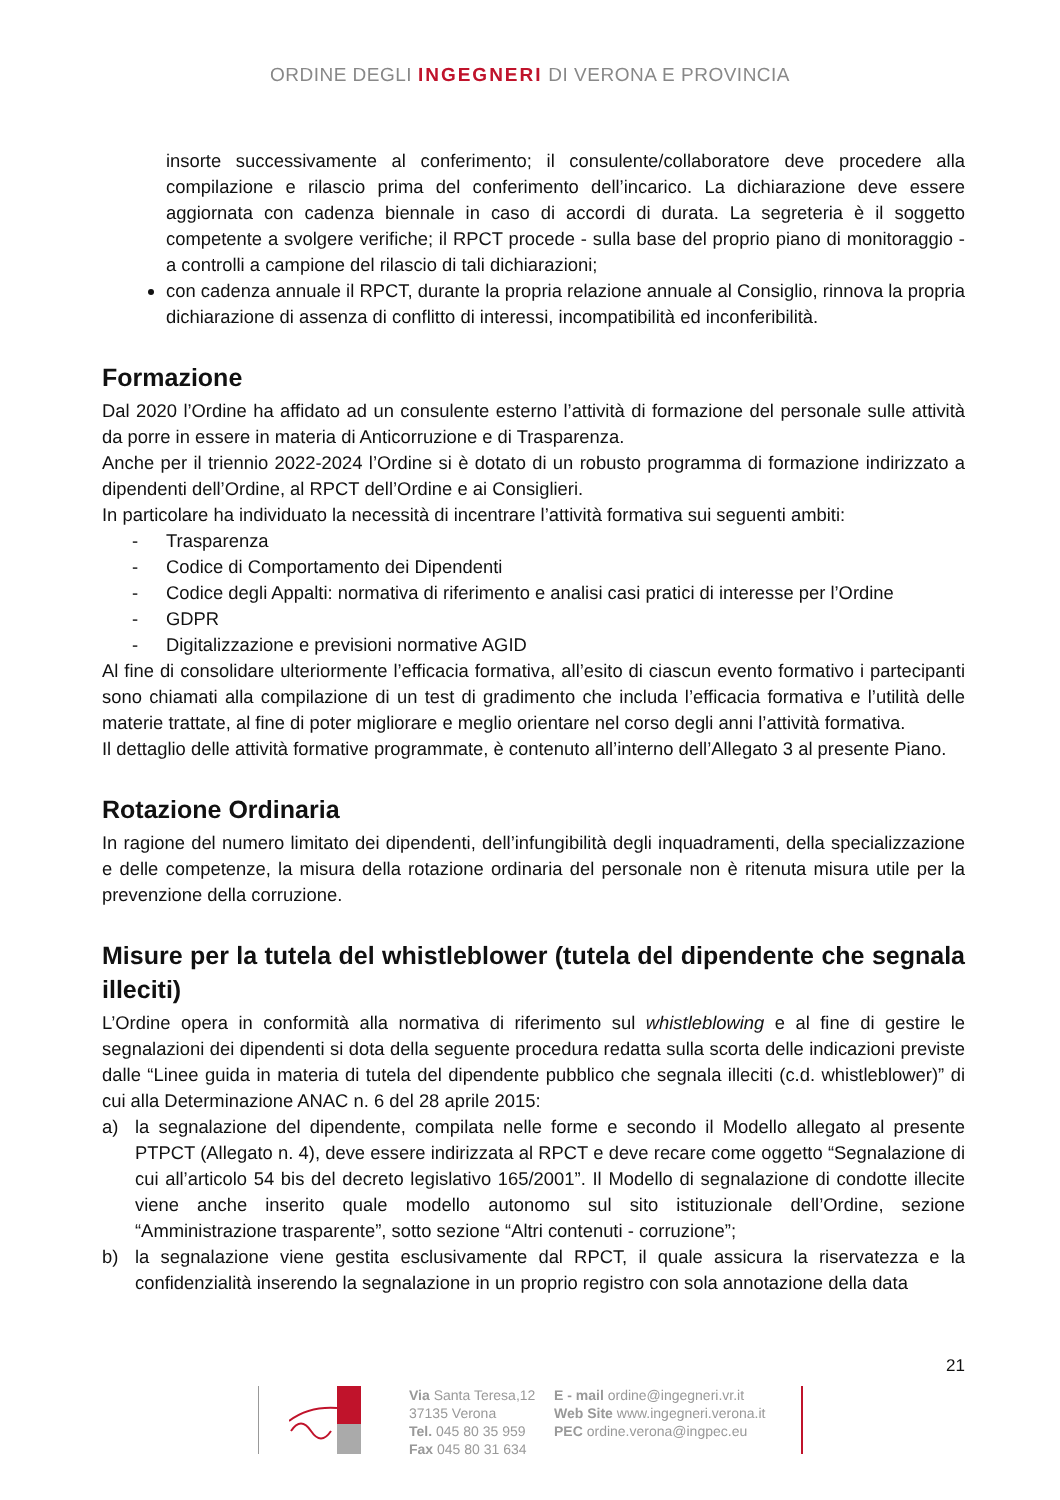ORDINE DEGLI INGEGNERI DI VERONA E PROVINCIA
insorte successivamente al conferimento; il consulente/collaboratore deve procedere alla compilazione e rilascio prima del conferimento dell’incarico. La dichiarazione deve essere aggiornata con cadenza biennale in caso di accordi di durata. La segreteria è il soggetto competente a svolgere verifiche; il RPCT procede - sulla base del proprio piano di monitoraggio - a controlli a campione del rilascio di tali dichiarazioni;
con cadenza annuale il RPCT, durante la propria relazione annuale al Consiglio, rinnova la propria dichiarazione di assenza di conflitto di interessi, incompatibilità ed inconferibilità.
Formazione
Dal 2020 l’Ordine ha affidato ad un consulente esterno l’attività di formazione del personale sulle attività da porre in essere in materia di Anticorruzione e di Trasparenza.
Anche per il triennio 2022-2024 l’Ordine si è dotato di un robusto programma di formazione indirizzato a dipendenti dell’Ordine, al RPCT dell’Ordine e ai Consiglieri.
In particolare ha individuato la necessità di incentrare l’attività formativa sui seguenti ambiti:
- Trasparenza
- Codice di Comportamento dei Dipendenti
- Codice degli Appalti: normativa di riferimento e analisi casi pratici di interesse per l’Ordine
- GDPR
- Digitalizzazione e previsioni normative AGID
Al fine di consolidare ulteriormente l’efficacia formativa, all’esito di ciascun evento formativo i partecipanti sono chiamati alla compilazione di un test di gradimento che includa l’efficacia formativa e l’utilità delle materie trattate, al fine di poter migliorare e meglio orientare nel corso degli anni l’attività formativa.
Il dettaglio delle attività formative programmate, è contenuto all’interno dell’Allegato 3 al presente Piano.
Rotazione Ordinaria
In ragione del numero limitato dei dipendenti, dell’infungibilità degli inquadramenti, della specializzazione e delle competenze, la misura della rotazione ordinaria del personale non è ritenuta misura utile per la prevenzione della corruzione.
Misure per la tutela del whistleblower (tutela del dipendente che segnala illeciti)
L’Ordine opera in conformità alla normativa di riferimento sul whistleblowing e al fine di gestire le segnalazioni dei dipendenti si dota della seguente procedura redatta sulla scorta delle indicazioni previste dalle “Linee guida in materia di tutela del dipendente pubblico che segnala illeciti (c.d. whistleblower)” di cui alla Determinazione ANAC n. 6 del 28 aprile 2015:
a) la segnalazione del dipendente, compilata nelle forme e secondo il Modello allegato al presente PTPCT (Allegato n. 4), deve essere indirizzata al RPCT e deve recare come oggetto “Segnalazione di cui all’articolo 54 bis del decreto legislativo 165/2001”. Il Modello di segnalazione di condotte illecite viene anche inserito quale modello autonomo sul sito istituzionale dell’Ordine, sezione “Amministrazione trasparente”, sotto sezione “Altri contenuti - corruzione”;
b) la segnalazione viene gestita esclusivamente dal RPCT, il quale assicura la riservatezza e la confidenzialità inserendo la segnalazione in un proprio registro con sola annotazione della data
21
Via Santa Teresa,12
37135 Verona
Tel. 045 80 35 959
Fax 045 80 31 634
E - mail ordine@ingegneri.vr.it
Web Site www.ingegneri.verona.it
PEC ordine.verona@ingpec.eu